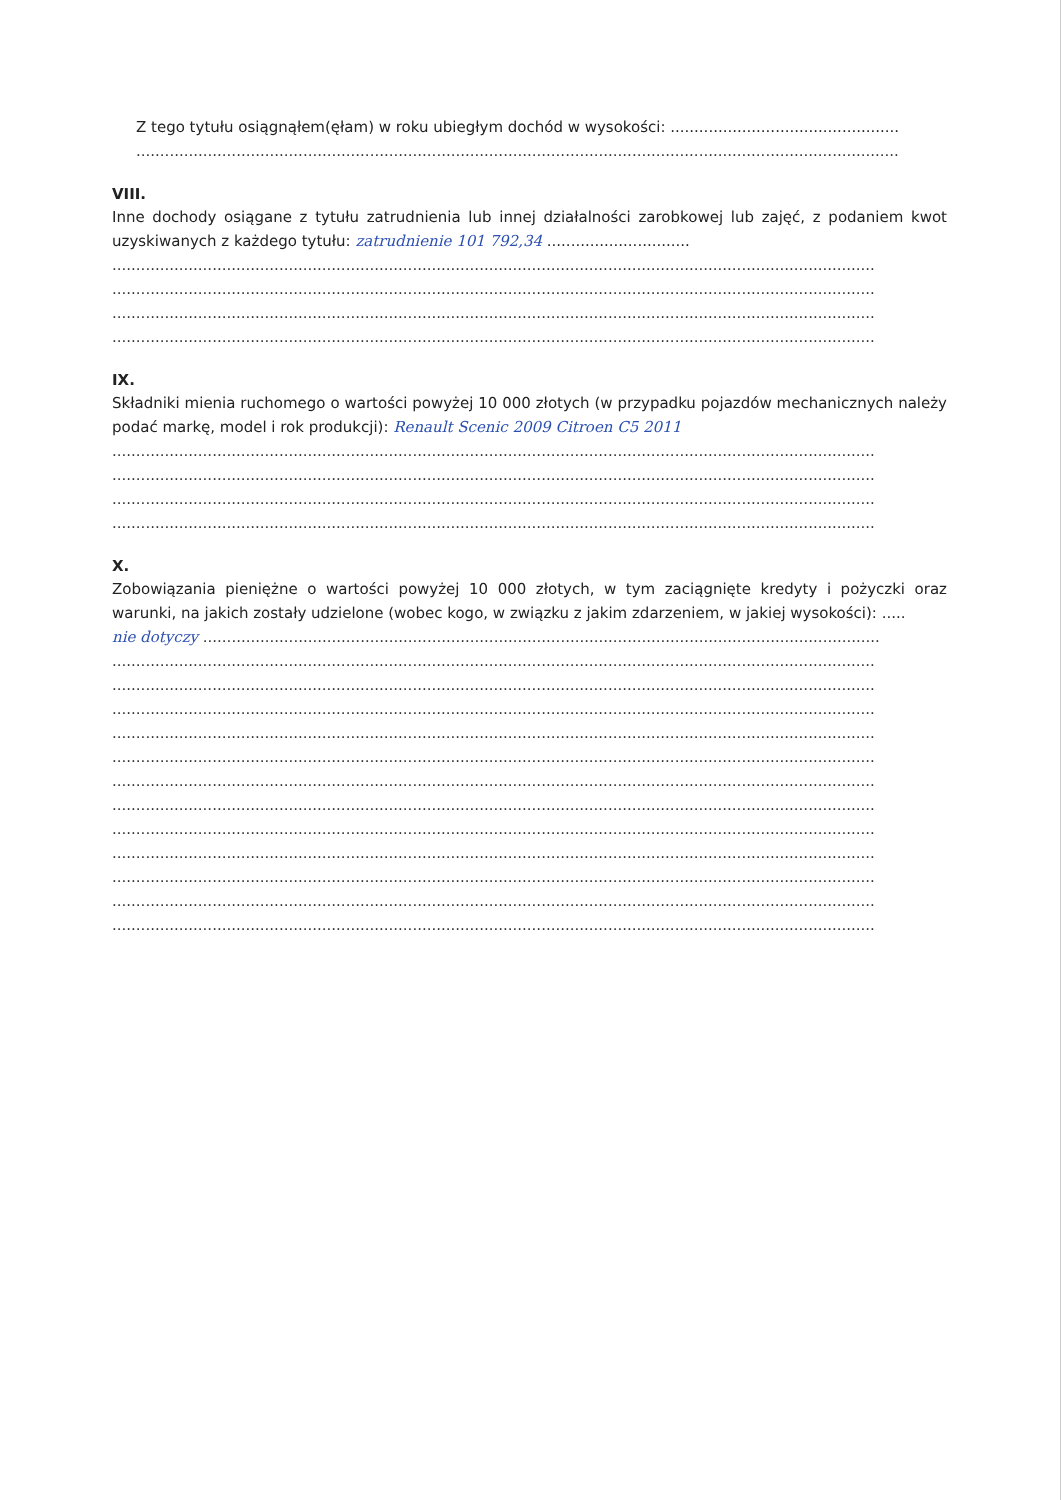Z tego tytułu osiągnąłem(ęłam) w roku ubiegłym dochód w wysokości: ................................................
................................................................................................................................................................
VIII.
Inne dochody osiągane z tytułu zatrudnienia lub innej działalności zarobkowej lub zajęć, z podaniem kwot uzyskiwanych z każdego tytułu: zatrudnienie 101 792,34 ..............................
................................................................................................................................................................
................................................................................................................................................................
................................................................................................................................................................
................................................................................................................................................................
IX.
Składniki mienia ruchomego o wartości powyżej 10 000 złotych (w przypadku pojazdów mechanicznych należy podać markę, model i rok produkcji): Renault Scenic 2009 Citroen C5 2011
................................................................................................................................................................
................................................................................................................................................................
................................................................................................................................................................
................................................................................................................................................................
X.
Zobowiązania pieniężne o wartości powyżej 10 000 złotych, w tym zaciągnięte kredyty i pożyczki oraz warunki, na jakich zostały udzielone (wobec kogo, w związku z jakim zdarzeniem, w jakiej wysokości): .....
nie dotyczy ..............................................................................................................................................
................................................................................................................................................................
................................................................................................................................................................
................................................................................................................................................................
................................................................................................................................................................
................................................................................................................................................................
................................................................................................................................................................
................................................................................................................................................................
................................................................................................................................................................
................................................................................................................................................................
................................................................................................................................................................
................................................................................................................................................................
................................................................................................................................................................